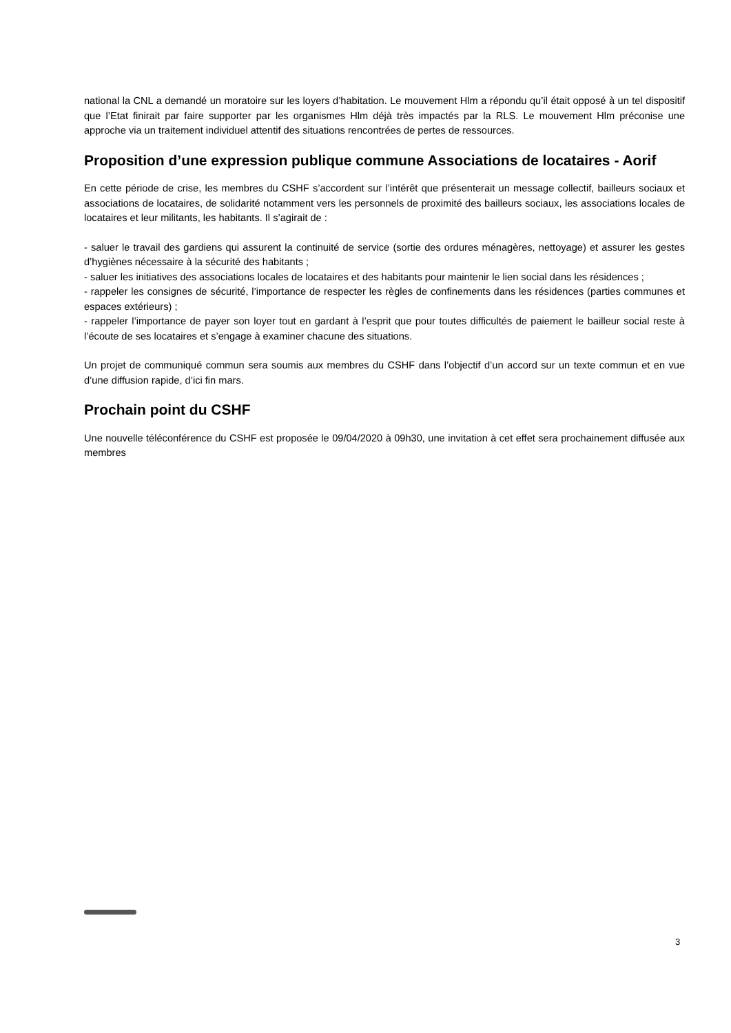national la CNL a demandé un moratoire sur les loyers d’habitation. Le mouvement Hlm a répondu qu’il était opposé à un tel dispositif que l’Etat finirait par faire supporter par les organismes Hlm déjà très impactés par la RLS. Le mouvement Hlm préconise une approche via un traitement individuel attentif des situations rencontrées de pertes de ressources.
Proposition d’une expression publique commune Associations de locataires - Aorif
En cette période de crise, les membres du CSHF s’accordent sur l’intérêt que présenterait un message collectif, bailleurs sociaux et associations de locataires, de solidarité notamment vers les personnels de proximité des bailleurs sociaux, les associations locales de locataires et leur militants, les habitants. Il s’agirait de :
- saluer le travail des gardiens qui assurent la continuité de service (sortie des ordures ménagères, nettoyage) et assurer les gestes d’hygiènes nécessaire à la sécurité des habitants ;
- saluer les initiatives des associations locales de locataires et des habitants pour maintenir le lien social dans les résidences ;
- rappeler les consignes de sécurité, l’importance de respecter les règles de confinements dans les résidences (parties communes et espaces extérieurs) ;
- rappeler l’importance de payer son loyer tout en gardant à l’esprit que pour toutes difficultés de paiement le bailleur social reste à l’écoute de ses locataires et s’engage à examiner chacune des situations.
Un projet de communiqué commun sera soumis aux membres du CSHF dans l’objectif d’un accord sur un texte commun et en vue d’une diffusion rapide, d’ici fin mars.
Prochain point du CSHF
Une nouvelle téléconférence du CSHF est proposée le 09/04/2020 à 09h30, une invitation à cet effet sera prochainement diffusée aux membres
3